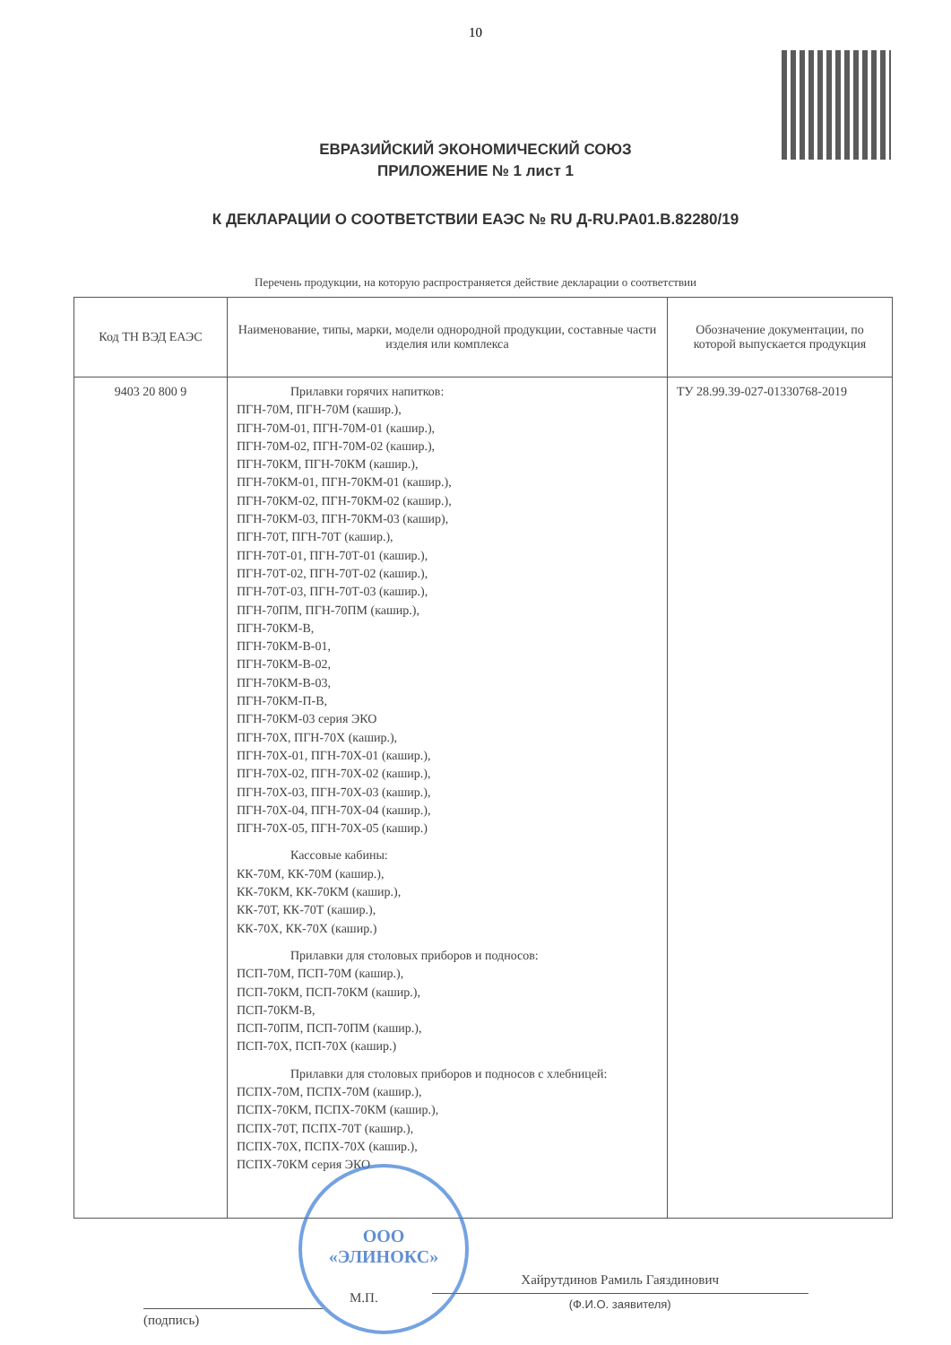10
ЕВРАЗИЙСКИЙ ЭКОНОМИЧЕСКИЙ СОЮЗ
ПРИЛОЖЕНИЕ № 1 лист 1
К ДЕКЛАРАЦИИ О СООТВЕТСТВИИ ЕАЭС № RU Д-RU.PA01.B.82280/19
Перечень продукции, на которую распространяется действие декларации о соответствии
| Код ТН ВЭД ЕАЭС | Наименование, типы, марки, модели однородной продукции, составные части изделия или комплекса | Обозначение документации, по которой выпускается продукция |
| --- | --- | --- |
| 9403 20 800 9 | Прилавки горячих напитков: ПГН-70М, ПГН-70М (кашир.), ПГН-70М-01, ПГН-70М-01 (кашир.), ПГН-70М-02, ПГН-70М-02 (кашир.), ПГН-70КМ, ПГН-70КМ (кашир.), ПГН-70КМ-01, ПГН-70КМ-01 (кашир.), ПГН-70КМ-02, ПГН-70КМ-02 (кашир.), ПГН-70КМ-03, ПГН-70КМ-03 (кашир), ПГН-70Т, ПГН-70Т (кашир.), ПГН-70Т-01, ПГН-70Т-01 (кашир.), ПГН-70Т-02, ПГН-70Т-02 (кашир.), ПГН-70Т-03, ПГН-70Т-03 (кашир.), ПГН-70ПМ, ПГН-70ПМ (кашир.), ПГН-70КМ-В, ПГН-70КМ-В-01, ПГН-70КМ-В-02, ПГН-70КМ-В-03, ПГН-70КМ-П-В, ПГН-70КМ-03 серия ЭКО ПГН-70Х, ПГН-70Х (кашир.), ПГН-70Х-01, ПГН-70Х-01 (кашир.), ПГН-70Х-02, ПГН-70Х-02 (кашир.), ПГН-70Х-03, ПГН-70Х-03 (кашир.), ПГН-70Х-04, ПГН-70Х-04 (кашир.), ПГН-70Х-05, ПГН-70Х-05 (кашир.) Кассовые кабины: КК-70М, КК-70М (кашир.), КК-70КМ, КК-70КМ (кашир.), КК-70Т, КК-70Т (кашир.), КК-70Х, КК-70Х (кашир.) Прилавки для столовых приборов и подносов: ПСП-70М, ПСП-70М (кашир.), ПСП-70КМ, ПСП-70КМ (кашир.), ПСП-70КМ-В, ПСП-70ПМ, ПСП-70ПМ (кашир.), ПСП-70Х, ПСП-70Х (кашир.) Прилавки для столовых приборов и подносов с хлебницей: ПСПХ-70М, ПСПХ-70М (кашир.), ПСПХ-70КМ, ПСПХ-70КМ (кашир.), ПСПХ-70Т, ПСПХ-70Т (кашир.), ПСПХ-70Х, ПСПХ-70Х (кашир.), ПСПХ-70КМ серия ЭКО | ТУ 28.99.39-027-01330768-2019 |
(подпись) М.П. Хайрутдинов Рамиль Гаяздинович
(Ф.И.О. заявителя)
ООО
«ЭЛИНОКС»